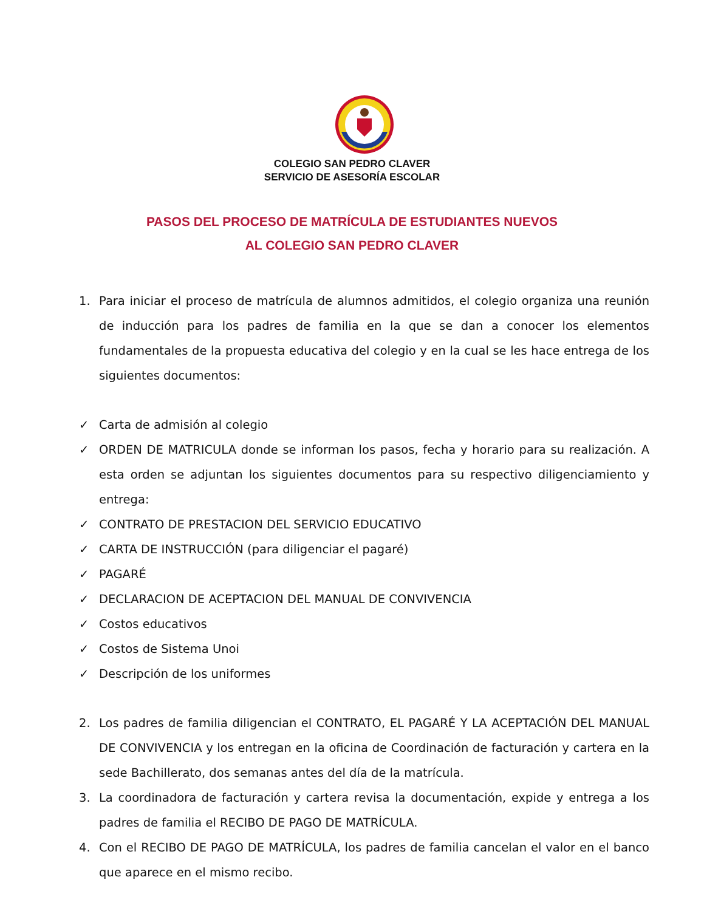COLEGIO SAN PEDRO CLAVER
SERVICIO DE ASESORÍA ESCOLAR
PASOS DEL PROCESO DE MATRÍCULA DE ESTUDIANTES NUEVOS
AL COLEGIO SAN PEDRO CLAVER
1. Para iniciar el proceso de matrícula de alumnos admitidos, el colegio organiza una reunión de inducción para los padres de familia en la que se dan a conocer los elementos fundamentales de la propuesta educativa del colegio y en la cual se les hace entrega de los siguientes documentos:
✓ Carta de admisión al colegio
✓ ORDEN DE MATRICULA donde se informan los pasos, fecha y horario para su realización. A esta orden se adjuntan los siguientes documentos para su respectivo diligenciamiento y entrega:
✓ CONTRATO DE PRESTACION DEL SERVICIO EDUCATIVO
✓ CARTA DE INSTRUCCIÓN (para diligenciar el pagaré)
✓ PAGARÉ
✓ DECLARACION DE ACEPTACION DEL MANUAL DE CONVIVENCIA
✓ Costos educativos
✓ Costos de Sistema Unoi
✓ Descripción de los uniformes
2. Los padres de familia diligencian el CONTRATO, EL PAGARÉ Y LA ACEPTACIÓN DEL MANUAL DE CONVIVENCIA y los entregan en la oficina de Coordinación de facturación y cartera en la sede Bachillerato, dos semanas antes del día de la matrícula.
3. La coordinadora de facturación y cartera revisa la documentación, expide y entrega a los padres de familia el RECIBO DE PAGO DE MATRÍCULA.
4. Con el RECIBO DE PAGO DE MATRÍCULA, los padres de familia cancelan el valor en el banco que aparece en el mismo recibo.